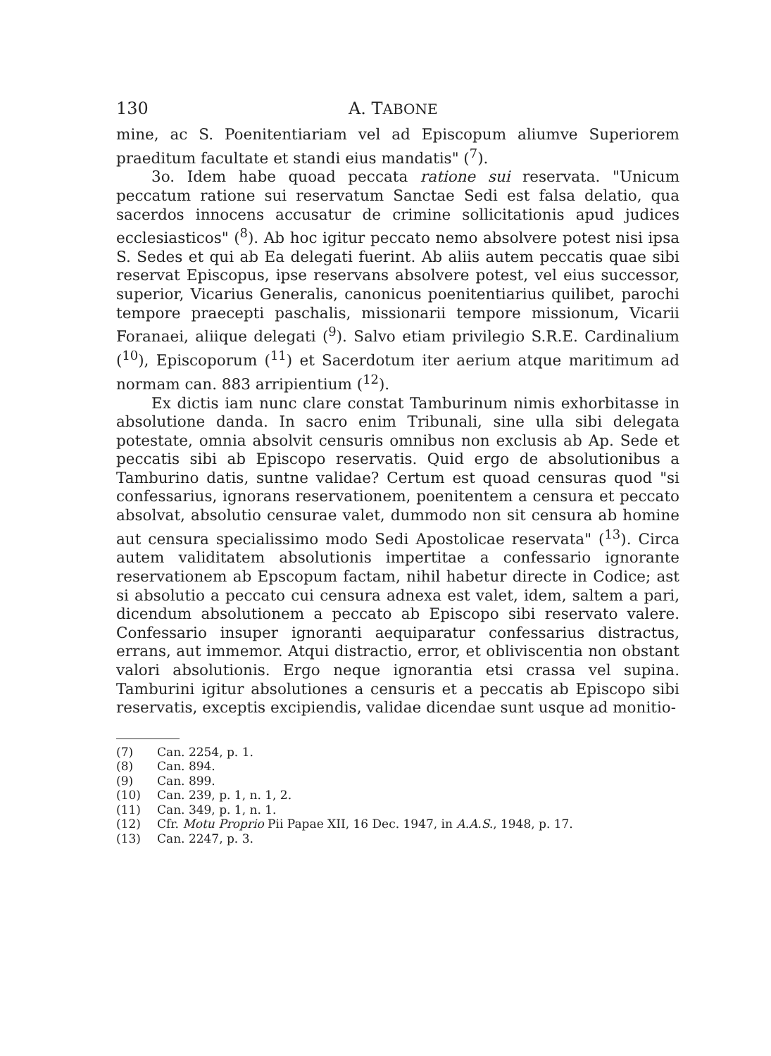130 A. TABONE
mine, ac S. Poenitentiariam vel ad Episcopum aliumve Superiorem praeditum facultate et standi eius mandatis" (<sup>7</sup>).
3o. Idem habe quoad peccata ratione sui reservata. "Unicum peccatum ratione sui reservatum Sanctae Sedi est falsa delatio, qua sacerdos innocens accusatur de crimine sollicitationis apud judices ecclesiasticos" (<sup>8</sup>). Ab hoc igitur peccato nemo absolvere potest nisi ipsa S. Sedes et qui ab Ea delegati fuerint. Ab aliis autem peccatis quae sibi reservat Episcopus, ipse reservans absolvere potest, vel eius successor, superior, Vicarius Generalis, canonicus poenitentiarius quilibet, parochi tempore praecepti paschalis, missionarii tempore missionum, Vicarii Foranaei, aliique delegati (<sup>9</sup>). Salvo etiam privilegio S.R.E. Cardinalium (<sup>10</sup>), Episcoporum (<sup>11</sup>) et Sacerdotum iter aerium atque maritimum ad normam can. 883 arripientium (<sup>12</sup>).
Ex dictis iam nunc clare constat Tamburinum nimis exhorbitasse in absolutione danda. In sacro enim Tribunali, sine ulla sibi delegata potestate, omnia absolvit censuris omnibus non exclusis ab Ap. Sede et peccatis sibi ab Episcopo reservatis. Quid ergo de absolutionibus a Tamburino datis, suntne validae? Certum est quoad censuras quod "si confessarius, ignorans reservationem, poenitentem a censura et peccato absolvat, absolutio censurae valet, dummodo non sit censura ab homine aut censura specialissimo modo Sedi Apostolicae reservata" (<sup>13</sup>). Circa autem validitatem absolutionis impertitae a confessario ignorante reservationem ab Epscopum factam, nihil habetur directe in Codice; ast si absolutio a peccato cui censura adnexa est valet, idem, saltem a pari, dicendum absolutionem a peccato ab Episcopo sibi reservato valere. Confessario insuper ignoranti aequiparatur confessarius distractus, errans, aut immemor. Atqui distractio, error, et obliviscentia non obstant valori absolutionis. Ergo neque ignorantia etsi crassa vel supina. Tamburini igitur absolutiones a censuris et a peccatis ab Episcopo sibi reservatis, exceptis excipiendis, validae dicendae sunt usque ad monitio-
(7) Can. 2254, p. 1.
(8) Can. 894.
(9) Can. 899.
(10) Can. 239, p. 1, n. 1, 2.
(11) Can. 349, p. 1, n. 1.
(12) Cfr. Motu Proprio Pii Papae XII, 16 Dec. 1947, in A.A.S., 1948, p. 17.
(13) Can. 2247, p. 3.